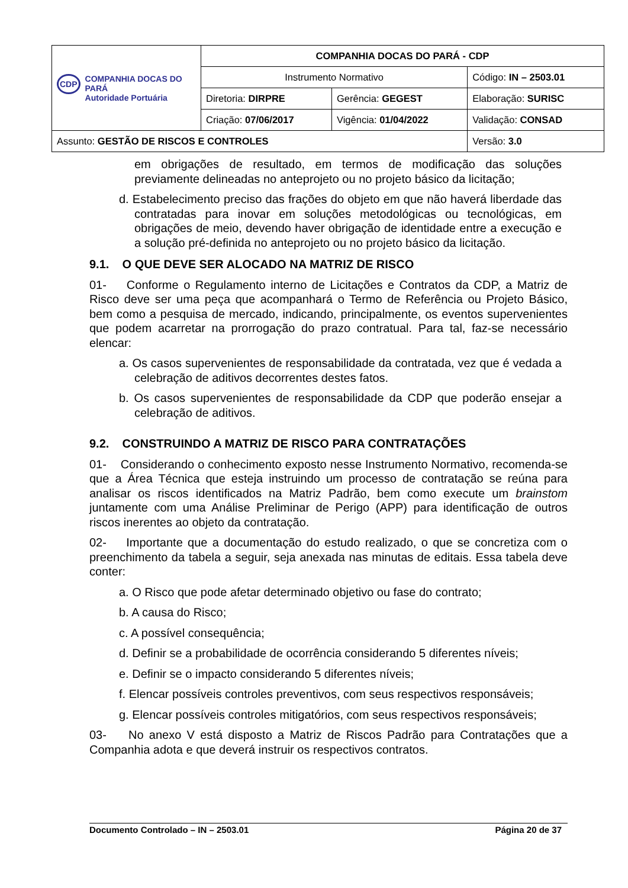| CDP COMPANHIA DOCAS DO PARÁ Autoridade Portuária | COMPANHIA DOCAS DO PARÁ - CDP | | |
| | Instrumento Normativo | | Código: IN – 2503.01 |
| | Diretoria: DIRPRE | Gerência: GEGEST | Elaboração: SURISC |
| | Criação: 07/06/2017 | Vigência: 01/04/2022 | Validação: CONSAD |
| Assunto: GESTÃO DE RISCOS E CONTROLES | | | Versão: 3.0 |
em obrigações de resultado, em termos de modificação das soluções previamente delineadas no anteprojeto ou no projeto básico da licitação;
d. Estabelecimento preciso das frações do objeto em que não haverá liberdade das contratadas para inovar em soluções metodológicas ou tecnológicas, em obrigações de meio, devendo haver obrigação de identidade entre a execução e a solução pré-definida no anteprojeto ou no projeto básico da licitação.
9.1. O QUE DEVE SER ALOCADO NA MATRIZ DE RISCO
01- Conforme o Regulamento interno de Licitações e Contratos da CDP, a Matriz de Risco deve ser uma peça que acompanhará o Termo de Referência ou Projeto Básico, bem como a pesquisa de mercado, indicando, principalmente, os eventos supervenientes que podem acarretar na prorrogação do prazo contratual. Para tal, faz-se necessário elencar:
a. Os casos supervenientes de responsabilidade da contratada, vez que é vedada a celebração de aditivos decorrentes destes fatos.
b. Os casos supervenientes de responsabilidade da CDP que poderão ensejar a celebração de aditivos.
9.2. CONSTRUINDO A MATRIZ DE RISCO PARA CONTRATAÇÕES
01- Considerando o conhecimento exposto nesse Instrumento Normativo, recomenda-se que a Área Técnica que esteja instruindo um processo de contratação se reúna para analisar os riscos identificados na Matriz Padrão, bem como execute um brainstom juntamente com uma Análise Preliminar de Perigo (APP) para identificação de outros riscos inerentes ao objeto da contratação.
02- Importante que a documentação do estudo realizado, o que se concretiza com o preenchimento da tabela a seguir, seja anexada nas minutas de editais. Essa tabela deve conter:
a. O Risco que pode afetar determinado objetivo ou fase do contrato;
b. A causa do Risco;
c. A possível consequência;
d. Definir se a probabilidade de ocorrência considerando 5 diferentes níveis;
e. Definir se o impacto considerando 5 diferentes níveis;
f. Elencar possíveis controles preventivos, com seus respectivos responsáveis;
g. Elencar possíveis controles mitigatórios, com seus respectivos responsáveis;
03- No anexo V está disposto a Matriz de Riscos Padrão para Contratações que a Companhia adota e que deverá instruir os respectivos contratos.
Documento Controlado – IN – 2503.01 Página 20 de 37